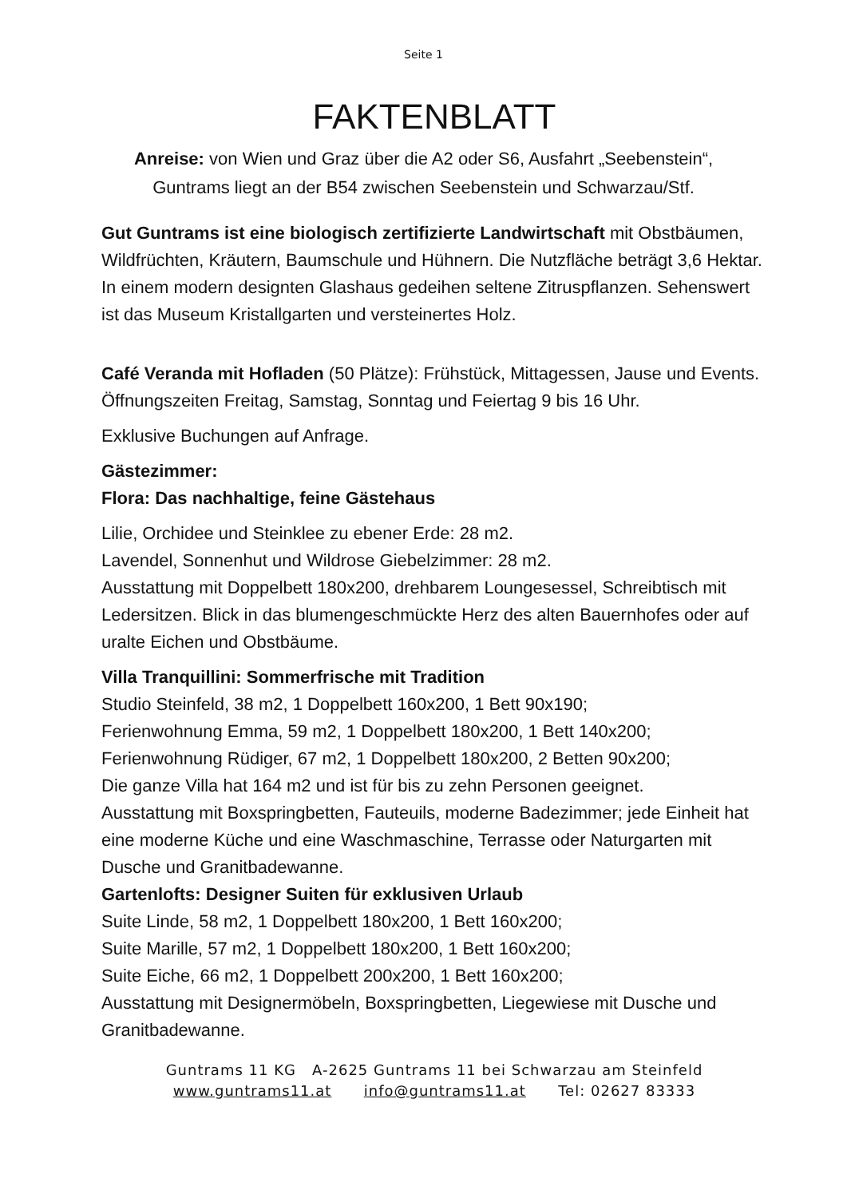Seite 1
FAKTENBLATT
Anreise: von Wien und Graz über die A2 oder S6, Ausfahrt „Seebenstein“,
Guntrams liegt an der B54 zwischen Seebenstein und Schwarzau/Stf.
Gut Guntrams ist eine biologisch zertifizierte Landwirtschaft mit Obstbäumen, Wildfrüchten, Kräutern, Baumschule und Hühnern. Die Nutzfläche beträgt 3,6 Hektar. In einem modern designten Glashaus gedeihen seltene Zitruspflanzen. Sehenswert ist das Museum Kristallgarten und versteinertes Holz.
Café Veranda mit Hofladen (50 Plätze): Frühstück, Mittagessen, Jause und Events.
Öffnungszeiten Freitag, Samstag, Sonntag und Feiertag 9 bis 16 Uhr.
Exklusive Buchungen auf Anfrage.
Gästezimmer:
Flora: Das nachhaltige, feine Gästehaus
Lilie, Orchidee und Steinklee zu ebener Erde: 28 m2.
Lavendel, Sonnenhut und Wildrose Giebelzimmer: 28 m2.
Ausstattung mit Doppelbett 180x200, drehbarem Loungesessel, Schreibtisch mit Ledersitzen. Blick in das blumengeschmückte Herz des alten Bauernhofes oder auf uralte Eichen und Obstbäume.
Villa Tranquillini: Sommerfrische mit Tradition
Studio Steinfeld, 38 m2, 1 Doppelbett 160x200, 1 Bett 90x190;
Ferienwohnung Emma, 59 m2, 1 Doppelbett 180x200, 1 Bett 140x200;
Ferienwohnung Rüdiger, 67 m2, 1 Doppelbett 180x200, 2 Betten 90x200;
Die ganze Villa hat 164 m2 und ist für bis zu zehn Personen geeignet.
Ausstattung mit Boxspringbetten, Fauteuils, moderne Badezimmer; jede Einheit hat eine moderne Küche und eine Waschmaschine, Terrasse oder Naturgarten mit Dusche und Granitbadewanne.
Gartenlofts: Designer Suiten für exklusiven Urlaub
Suite Linde, 58 m2, 1 Doppelbett 180x200, 1 Bett 160x200;
Suite Marille, 57 m2, 1 Doppelbett 180x200, 1 Bett 160x200;
Suite Eiche, 66 m2, 1 Doppelbett 200x200, 1 Bett 160x200;
Ausstattung mit Designermöbeln, Boxspringbetten, Liegewiese mit Dusche und Granitbadewanne.
Guntrams 11 KG A-2625 Guntrams 11 bei Schwarzau am Steinfeld
www.guntrams11.at info@guntrams11.at Tel: 02627 83333